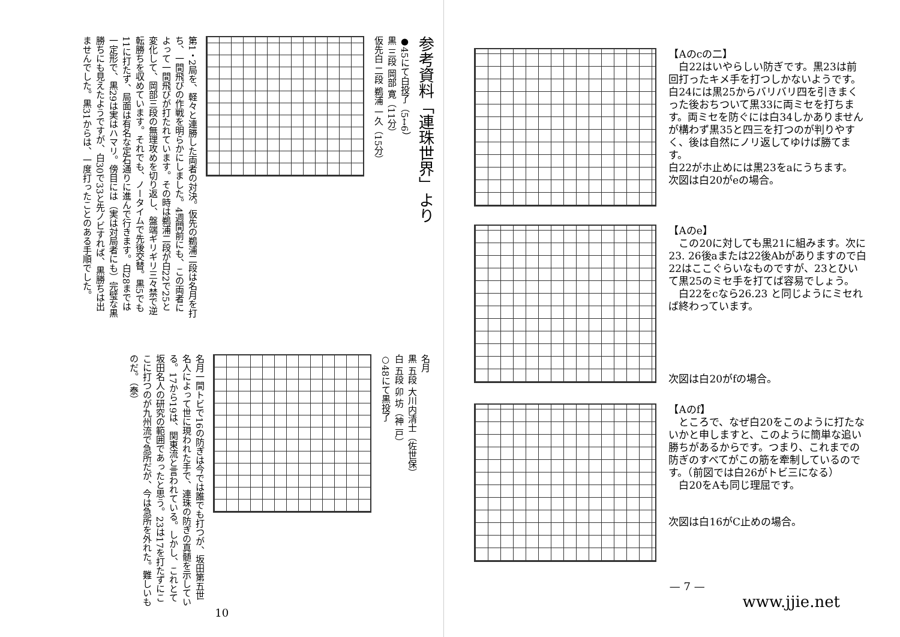参考資料「連珠世界」より
●45にて白投了（5↔6）
黒 三段 岡部 寛（11分）
仮先白 二段 鵜浦 一久（15分）
第1・2局を、軽々と連勝した両者の対決。仮先の鵜浦二段は名月を打ち、一間飛びの作戦を明らかにしました。4週間前にも、この両者によって一間飛びが打たれています。その時は鵜浦二段が白22で25と変化して、岡部三段の無理攻めを切り返し、盤端ギリギリ三々禁で逆転勝ちを収めています。それでも、ノータイムで先後交替。黒5でも11に打たず、局面は有名な定石通りに進んで行きます。白28までは一定形で、黒29は実はハマリ。傍目には（実は対局者にも）完璧な黒勝ちにも見えたようですが、白30で33と先ノビすれば、黒勝ちは出ませんでした。黒31からは、一度打ったことのある手順でした。
名月
黒 五段 大川内清士（佐世保）
白 五段 卯 坊（神 戸）
○48にて黒投了
名月一間トビで16の防ぎは今では誰でも打つが、坂田第五世名人によって世に現われた手で、連珠の防ぎの真髄を示している。17から19は、関東流と言われている。しかし、これとて坂田名人の研究の範囲であったと思う。23は17を打たずにここに打つのが九州流で急所だが、今は急所を外れた。難しいものだ。（泰）
10
【Aのcの二】
　白22はいやらしい防ぎです。黒23は前回打ったキメ手を打つしかないようです。白24には黒25からバリバリ四を引きまくった後おちついて黒33に両ミセを打ちます。両ミセを防ぐには白34しかありませんが構わず黒35と四三を打つのが判りやすく、後は自然にノリ返してゆけば勝てます。
白22がホ止めには黒23をaにうちます。
次図は白20がeの場合。
【Aのe】
　この20に対しても黒21に組みます。次に23. 26後aまたは22後Abがありますので白22はここぐらいなものですが、23とひいて黒25のミセ手を打てば容易でしょう。
　白22をcなら26.23 と同じようにミセれば終わっています。
次図は白20がfの場合。
【Aのf】
　ところで、なぜ白20をこのように打たないかと申しますと、このように簡単な追い勝ちがあるからです。つまり、これまでの防ぎのすべてがこの筋を牽制しているのです。（前図では白26がトビ三になる）
　白20をAも同じ理屈です。
次図は白16がC止めの場合。
— 7 —
www.jjie.net